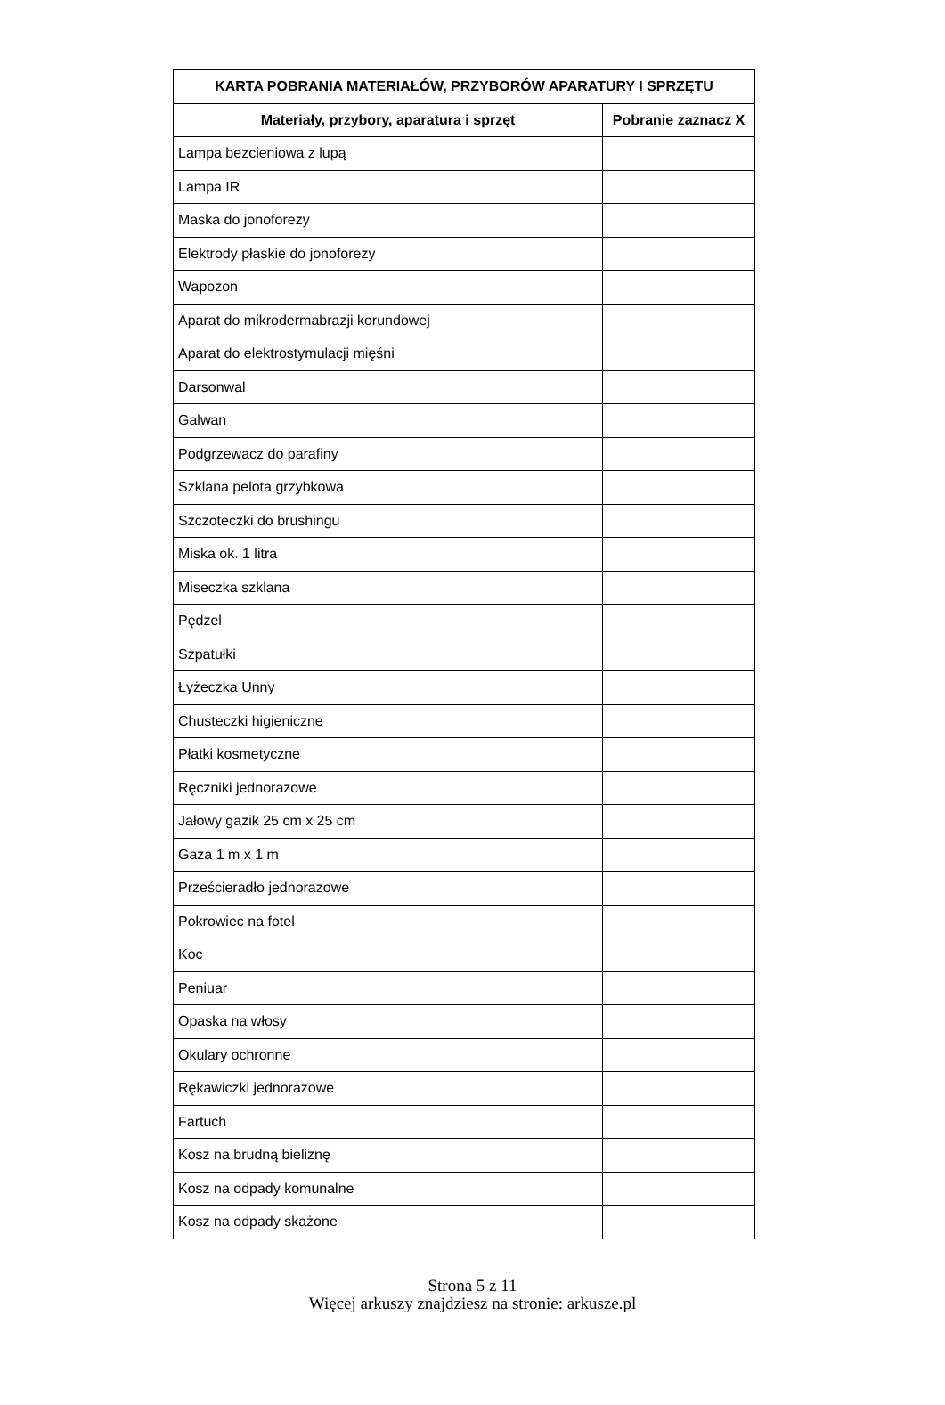| KARTA POBRANIA MATERIAŁÓW, PRZYBORÓW APARATURY I SPRZĘTU | |
| --- | --- |
| Materiały, przybory, aparatura i sprzęt | Pobranie zaznacz X |
| Lampa bezcieniowa z lupą | |
| Lampa IR | |
| Maska do jonoforezy | |
| Elektrody płaskie do jonoforezy | |
| Wapozon | |
| Aparat do mikrodermabrazji korundowej | |
| Aparat do elektrostymulacji mięśni | |
| Darsonwal | |
| Galwan | |
| Podgrzewacz do parafiny | |
| Szklana pelota grzybkowa | |
| Szczoteczki do brushingu | |
| Miska ok. 1 litra | |
| Miseczka szklana | |
| Pędzel | |
| Szpatułki | |
| Łyżeczka Unny | |
| Chusteczki higieniczne | |
| Płatki kosmetyczne | |
| Ręczniki jednorazowe | |
| Jałowy gazik 25 cm x 25 cm | |
| Gaza 1 m x 1 m | |
| Prześcieradło jednorazowe | |
| Pokrowiec na fotel | |
| Koc | |
| Peniuar | |
| Opaska na włosy | |
| Okulary ochronne | |
| Rękawiczki jednorazowe | |
| Fartuch | |
| Kosz na brudną bieliznę | |
| Kosz na odpady komunalne | |
| Kosz na odpady skażone | |
Strona 5 z 11
Więcej arkuszy znajdziesz na stronie: arkusze.pl